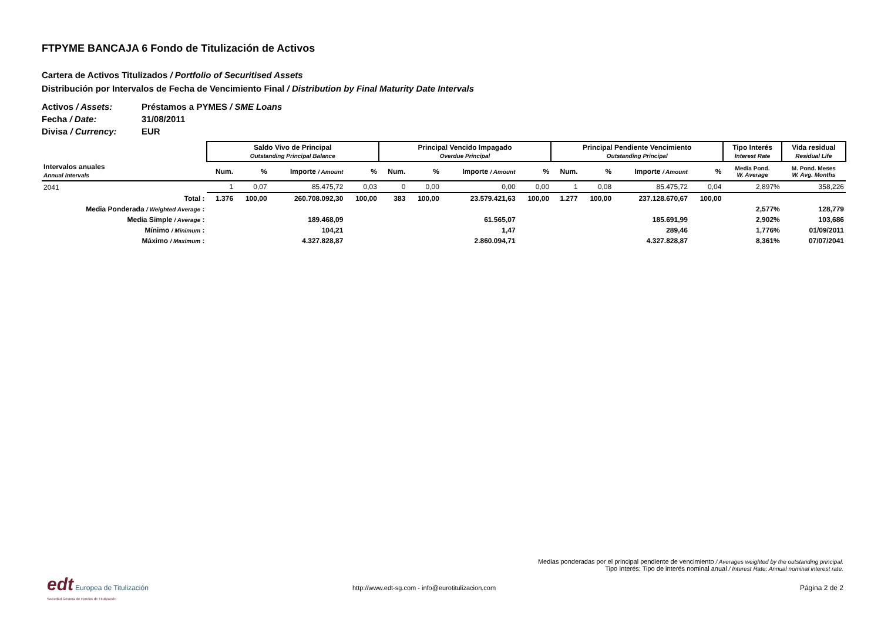FTPYME BANCAJA 6 Fondo de Titulización de Activos
Cartera de Activos Titulizados / Portfolio of Securitised Assets
Distribución por Intervalos de Fecha de Vencimiento Final / Distribution by Final Maturity Date Intervals
Activos / Assets: Préstamos a PYMES / SME Loans
Fecha / Date: 31/08/2011
Divisa / Currency: EUR
| | Saldo Vivo de Principal Outstanding Principal Balance | | | | Principal Vencido Impagado Overdue Principal | | | | Principal Pendiente Vencimiento Outstanding Principal | | | | Tipo Interés Interest Rate | Vida residual Residual Life |
| --- | --- | --- | --- | --- | --- | --- | --- | --- | --- | --- | --- | --- | --- | --- |
| Intervalos anuales Annual Intervals | Num. | % | Importe / Amount | % | Num. | % | Importe / Amount | % | Num. | % | Importe / Amount | % | Media Pond. W. Average | M. Pond. Meses W. Avg. Months |
| 2041 | 1 | 0,07 | 85.475,72 | 0,03 | 0 | 0,00 | 0,00 | 0,00 | 1 | 0,08 | 85.475,72 | 0,04 | 2,897% | 358,226 |
| Total : | 1.376 | 100,00 | 260.708.092,30 | 100,00 | 383 | 100,00 | 23.579.421,63 | 100,00 | 1.277 | 100,00 | 237.128.670,67 | 100,00 | | |
| Media Ponderada / Weighted Average : | | | | | | | | | | | | | 2,577% | 128,779 |
| Media Simple / Average : | | | 189.468,09 | | | | 61.565,07 | | | | 185.691,99 | | 2,902% | 103,686 |
| Mínimo / Minimum : | | | 104,21 | | | | 1,47 | | | | 289,46 | | 1,776% | 01/09/2011 |
| Máximo / Maximum : | | | 4.327.828,87 | | | | 2.860.094,71 | | | | 4.327.828,87 | | 8,361% | 07/07/2041 |
Medias ponderadas por el principal pendiente de vencimiento / Averages weighted by the outstanding principal.
Tipo Interés: Tipo de interés nominal anual / Interest Rate: Annual nominal interest rate.
edt Europea de Titulización
Sociedad Gestora de Fondos de Titulización
http://www.edt-sg.com - info@eurotitulizacion.com
Página 2 de 2